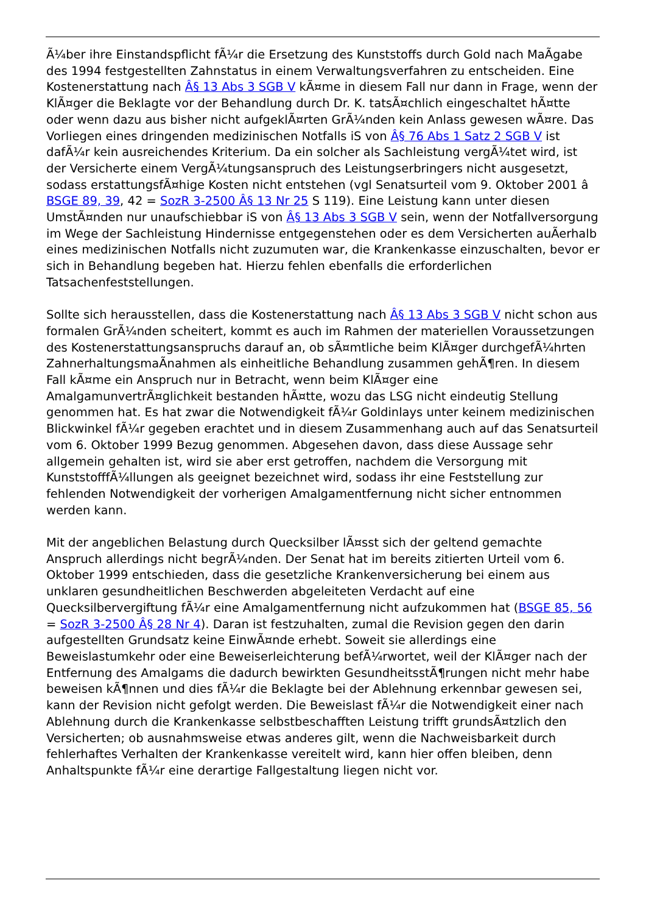Ã¼ber ihre Einstandspflicht fÃ¼r die Ersetzung des Kunststoffs durch Gold nach MaÃgabe des 1994 festgestellten Zahnstatus in einem Verwaltungsverfahren zu entscheiden. Eine Kostenerstattung nach Â§ 13 Abs 3 SGB V kÃ¤me in diesem Fall nur dann in Frage, wenn der KlÃ¤ger die Beklagte vor der Behandlung durch Dr. K. tatsÃ¤chlich eingeschaltet hÃ¤tte oder wenn dazu aus bisher nicht aufgeklÃ¤rten GrÃ¼nden kein Anlass gewesen wÃ¤re. Das Vorliegen eines dringenden medizinischen Notfalls iS von Â§ 76 Abs 1 Satz 2 SGB V ist dafÃ¼r kein ausreichendes Kriterium. Da ein solcher als Sachleistung vergÃ¼tet wird, ist der Versicherte einem VergÃ¼tungsanspruch des Leistungserbringers nicht ausgesetzt, sodass erstattungsfÃ¤hige Kosten nicht entstehen (vgl Senatsurteil vom 9. Oktober 2001 â BSGE 89, 39, 42 = SozR 3-2500 Â§ 13 Nr 25 S 119). Eine Leistung kann unter diesen UmstÃ¤nden nur unaufschiebbar iS von Â§ 13 Abs 3 SGB V sein, wenn der Notfallversorgung im Wege der Sachleistung Hindernisse entgegenstehen oder es dem Versicherten auÃerhalb eines medizinischen Notfalls nicht zuzumuten war, die Krankenkasse einzuschalten, bevor er sich in Behandlung begeben hat. Hierzu fehlen ebenfalls die erforderlichen Tatsachenfeststellungen.
Sollte sich herausstellen, dass die Kostenerstattung nach Â§ 13 Abs 3 SGB V nicht schon aus formalen GrÃ¼nden scheitert, kommt es auch im Rahmen der materiellen Voraussetzungen des Kostenerstattungsanspruchs darauf an, ob sÃ¤mtliche beim KlÃ¤ger durchgefÃ¼hrten ZahnerhaltungsmaÃnahmen als einheitliche Behandlung zusammen gehÃ¶ren. In diesem Fall kÃ¤me ein Anspruch nur in Betracht, wenn beim KlÃ¤ger eine AmalgamunvertrÃ¤glichkeit bestanden hÃ¤tte, wozu das LSG nicht eindeutig Stellung genommen hat. Es hat zwar die Notwendigkeit fÃ¼r Goldinlays unter keinem medizinischen Blickwinkel fÃ¼r gegeben erachtet und in diesem Zusammenhang auch auf das Senatsurteil vom 6. Oktober 1999 Bezug genommen. Abgesehen davon, dass diese Aussage sehr allgemein gehalten ist, wird sie aber erst getroffen, nachdem die Versorgung mit KunststofffÃ¼llungen als geeignet bezeichnet wird, sodass ihr eine Feststellung zur fehlenden Notwendigkeit der vorherigen Amalgamentfernung nicht sicher entnommen werden kann.
Mit der angeblichen Belastung durch Quecksilber lÃ¤sst sich der geltend gemachte Anspruch allerdings nicht begrÃ¼nden. Der Senat hat im bereits zitierten Urteil vom 6. Oktober 1999 entschieden, dass die gesetzliche Krankenversicherung bei einem aus unklaren gesundheitlichen Beschwerden abgeleiteten Verdacht auf eine Quecksilbervergiftung fÃ¼r eine Amalgamentfernung nicht aufzukommen hat (BSGE 85, 56 = SozR 3-2500 Â§ 28 Nr 4). Daran ist festzuhalten, zumal die Revision gegen den darin aufgestellten Grundsatz keine EinwÃ¤nde erhebt. Soweit sie allerdings eine Beweislastumkehr oder eine Beweiserleichterung befÃ¼rwortet, weil der KlÃ¤ger nach der Entfernung des Amalgams die dadurch bewirkten GesundheitsstÃ¶rungen nicht mehr habe beweisen kÃ¶nnen und dies fÃ¼r die Beklagte bei der Ablehnung erkennbar gewesen sei, kann der Revision nicht gefolgt werden. Die Beweislast fÃ¼r die Notwendigkeit einer nach Ablehnung durch die Krankenkasse selbstbeschafften Leistung trifft grundsÃ¤tzlich den Versicherten; ob ausnahmsweise etwas anderes gilt, wenn die Nachweisbarkeit durch fehlerhaftes Verhalten der Krankenkasse vereitelt wird, kann hier offen bleiben, denn Anhaltspunkte fÃ¼r eine derartige Fallgestaltung liegen nicht vor.